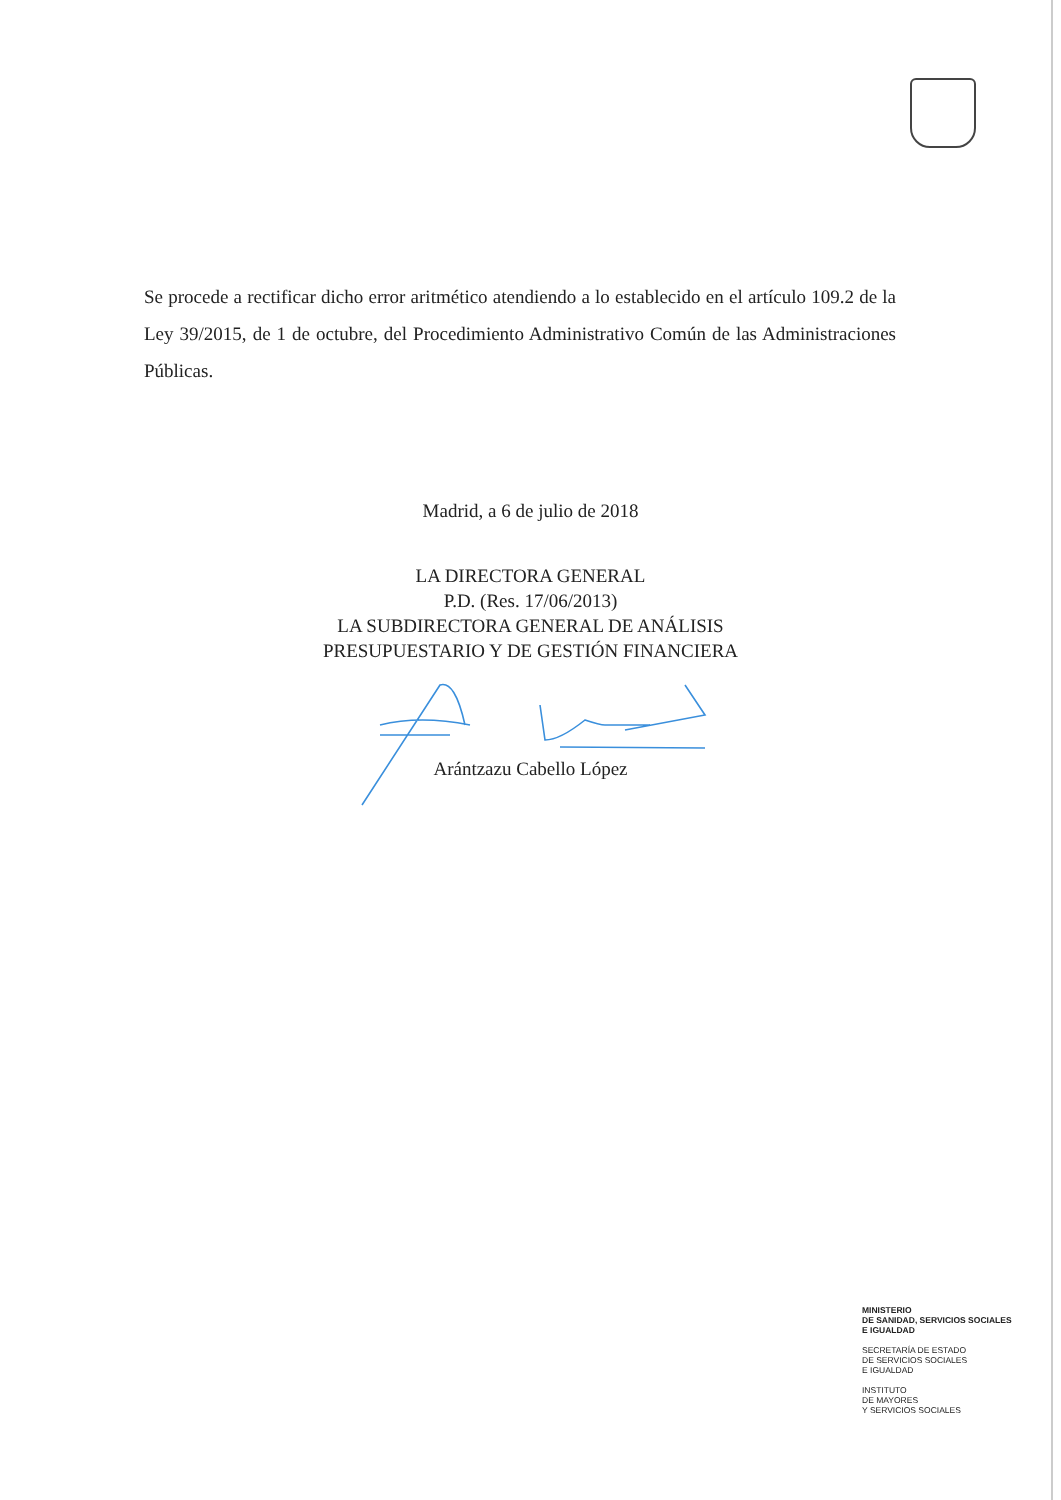Se procede a rectificar dicho error aritmético atendiendo a lo establecido en el artículo 109.2 de la Ley 39/2015, de 1 de octubre, del Procedimiento Administrativo Común de las Administraciones Públicas.
Madrid, a 6 de julio de 2018
LA DIRECTORA GENERAL
P.D. (Res. 17/06/2013)
LA SUBDIRECTORA GENERAL DE ANÁLISIS
PRESUPUESTARIO Y DE GESTIÓN FINANCIERA
Arántzazu Cabello López
MINISTERIO
DE SANIDAD, SERVICIOS SOCIALES
E IGUALDAD
SECRETARÍA DE ESTADO
DE SERVICIOS SOCIALES
E IGUALDAD
INSTITUTO
DE MAYORES
Y SERVICIOS SOCIALES